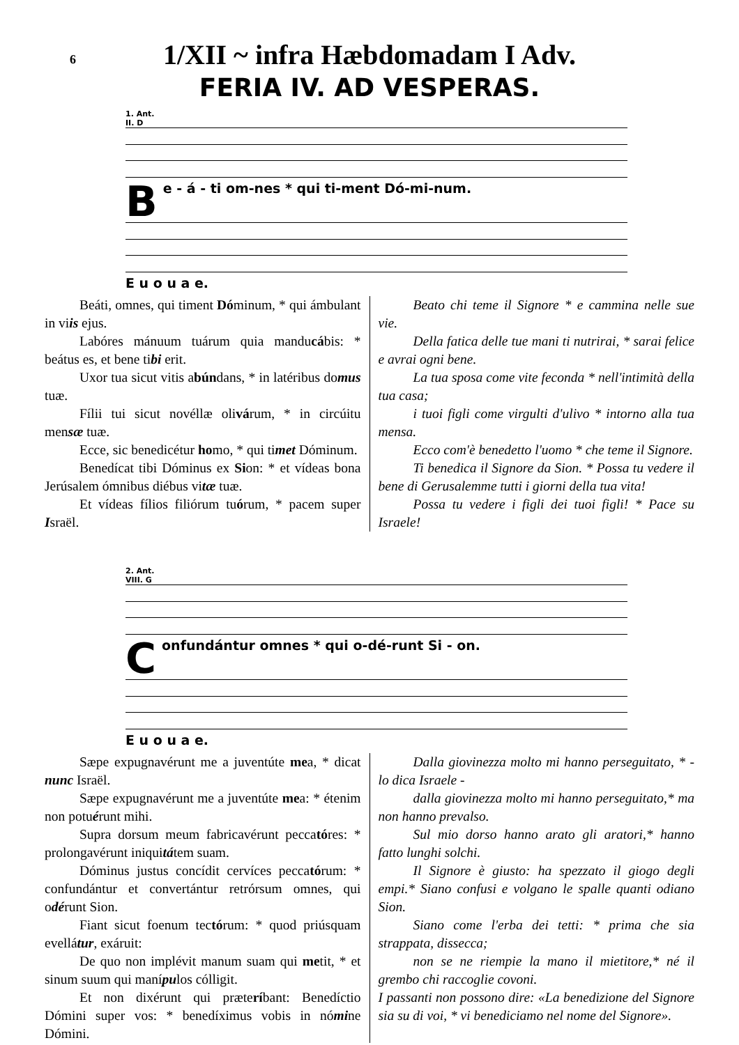6
1/XII ~ infra Hæbdomadam I Adv.
FERIA IV. AD VESPERAS.
1. Ant.
II. D
Be - á - ti om-nes * qui ti-ment Dó-mi-num.
E u o u a e.
Beáti, omnes, qui timent Dóminum, * qui ámbulant in viis ejus.
Labóres mánuum tuárum quia manducábis: * beátus es, et bene tibi erit.
Uxor tua sicut vitis abúndans, * in latéribus domus tuæ.
Fílii tui sicut novéllæ olivárum, * in circúitu mensæ tuæ.
Ecce, sic benedicétur homo, * qui timet Dóminum.
Benedícat tibi Dóminus ex Sion: * et vídeas bona Jerúsalem ómnibus diébus vitæ tuæ.
Et vídeas fílios filiórum tuórum, * pacem super Israël.
Beato chi teme il Signore * e cammina nelle sue vie.
Della fatica delle tue mani ti nutrirai, * sarai felice e avrai ogni bene.
La tua sposa come vite feconda * nell'intimità della tua casa;
i tuoi figli come virgulti d'ulivo * intorno alla tua mensa.
Ecco com'è benedetto l'uomo * che teme il Signore.
Ti benedica il Signore da Sion. * Possa tu vedere il bene di Gerusalemme tutti i giorni della tua vita!
Possa tu vedere i figli dei tuoi figli! * Pace su Israele!
2. Ant.
VIII. G
Confundántur omnes * qui o-dé-runt Si - on.
E u o u a e.
Sæpe expugnavérunt me a juventúte mea, * dicat nunc Israël.
Sæpe expugnavérunt me a juventúte mea: * étenim non potuérunt mihi.
Supra dorsum meum fabricavérunt peccatóres: * prolongavérunt iniquitátem suam.
Dóminus justus concídit cervíces peccatórum: * confundántur et convertántur retrórsum omnes, qui odérunt Sion.
Fiant sicut foenum tectórum: * quod priúsquam evellátur, exáruit:
De quo non implévit manum suam qui metit, * et sinum suum qui manípulos cólligit.
Et non dixérunt qui præteríbant: Benedíctio Dómini super vos: * benedíximus vobis in nómine Dómini.
Dalla giovinezza molto mi hanno perseguitato, * - lo dica Israele -
dalla giovinezza molto mi hanno perseguitato,* ma non hanno prevalso.
Sul mio dorso hanno arato gli aratori,* hanno fatto lunghi solchi.
Il Signore è giusto: ha spezzato il giogo degli empi.* Siano confusi e volgano le spalle quanti odiano Sion.
Siano come l'erba dei tetti: * prima che sia strappata, dissecca;
non se ne riempie la mano il mietitore,* né il grembo chi raccoglie covoni.
I passanti non possono dire: «La benedizione del Signore sia su di voi, * vi benediciamo nel nome del Signore».